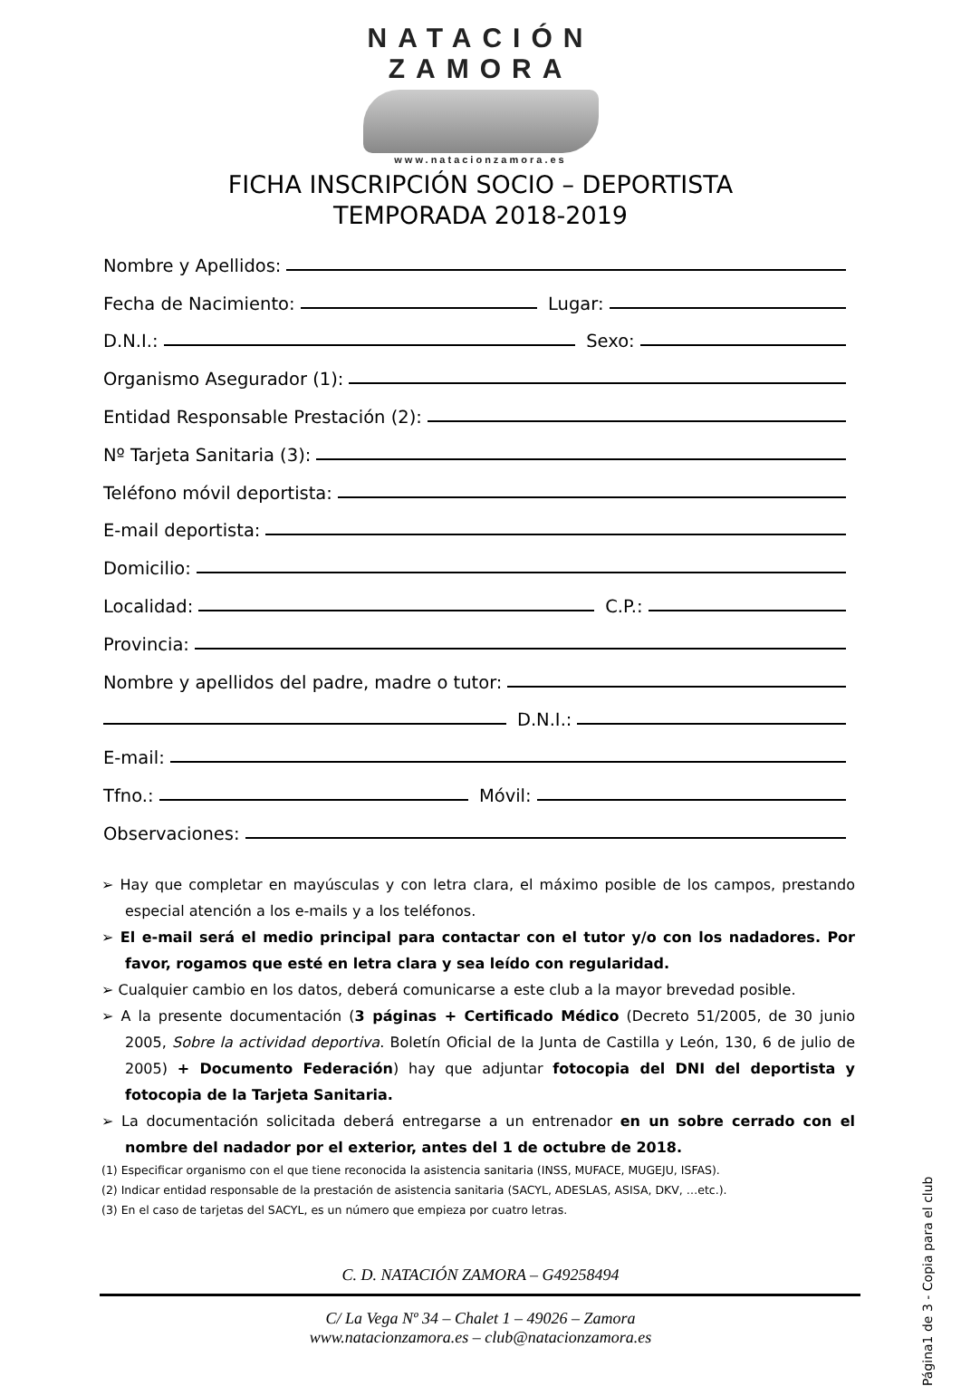NATACIÓN
ZAMORA
www.natacionzamora.es
FICHA INSCRIPCIÓN SOCIO – DEPORTISTA
TEMPORADA 2018-2019
Nombre y Apellidos:
Fecha de Nacimiento: Lugar:
D.N.I.: Sexo:
Organismo Asegurador (1):
Entidad Responsable Prestación (2):
Nº Tarjeta Sanitaria (3):
Teléfono móvil deportista:
E-mail deportista:
Domicilio:
Localidad: C.P.:
Provincia:
Nombre y apellidos del padre, madre o tutor:
D.N.I.:
E-mail:
Tfno.: Móvil:
Observaciones:
➢ Hay que completar en mayúsculas y con letra clara, el máximo posible de los campos, prestando especial atención a los e-mails y a los teléfonos.
➢ El e-mail será el medio principal para contactar con el tutor y/o con los nadadores. Por favor, rogamos que esté en letra clara y sea leído con regularidad.
➢ Cualquier cambio en los datos, deberá comunicarse a este club a la mayor brevedad posible.
➢ A la presente documentación (3 páginas + Certificado Médico (Decreto 51/2005, de 30 junio 2005, Sobre la actividad deportiva. Boletín Oficial de la Junta de Castilla y León, 130, 6 de julio de 2005) + Documento Federación) hay que adjuntar fotocopia del DNI del deportista y fotocopia de la Tarjeta Sanitaria.
➢ La documentación solicitada deberá entregarse a un entrenador en un sobre cerrado con el nombre del nadador por el exterior, antes del 1 de octubre de 2018.
(1) Especificar organismo con el que tiene reconocida la asistencia sanitaria (INSS, MUFACE, MUGEJU, ISFAS).
(2) Indicar entidad responsable de la prestación de asistencia sanitaria (SACYL, ADESLAS, ASISA, DKV, …etc.).
(3) En el caso de tarjetas del SACYL, es un número que empieza por cuatro letras.
C. D. NATACIÓN ZAMORA – G49258494
C/ La Vega Nº 34 – Chalet 1 – 49026 – Zamora
www.natacionzamora.es – club@natacionzamora.es
Página1 de 3 - Copia para el club